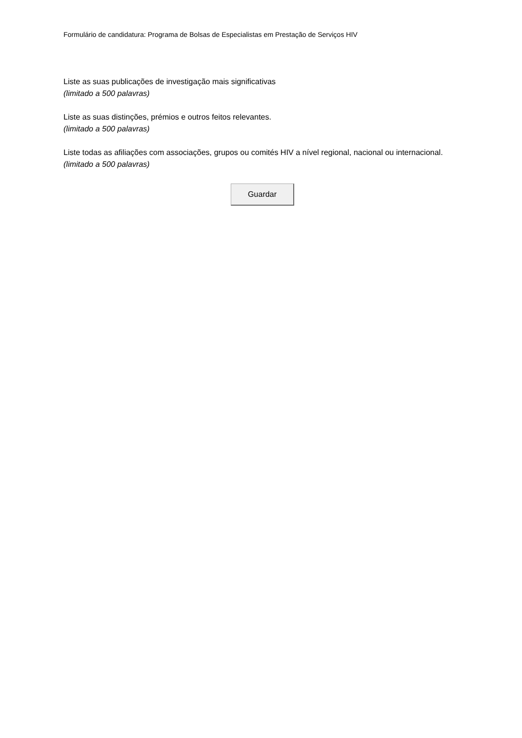Formulário de candidatura: Programa de Bolsas de Especialistas em Prestação de Serviços HIV
Liste as suas publicações de investigação mais significativas
(limitado a 500 palavras)
Liste as suas distinções, prémios e outros feitos relevantes.
(limitado a 500 palavras)
Liste todas as afiliações com associações, grupos ou comités HIV a nível regional, nacional ou internacional.
(limitado a 500 palavras)
Guardar